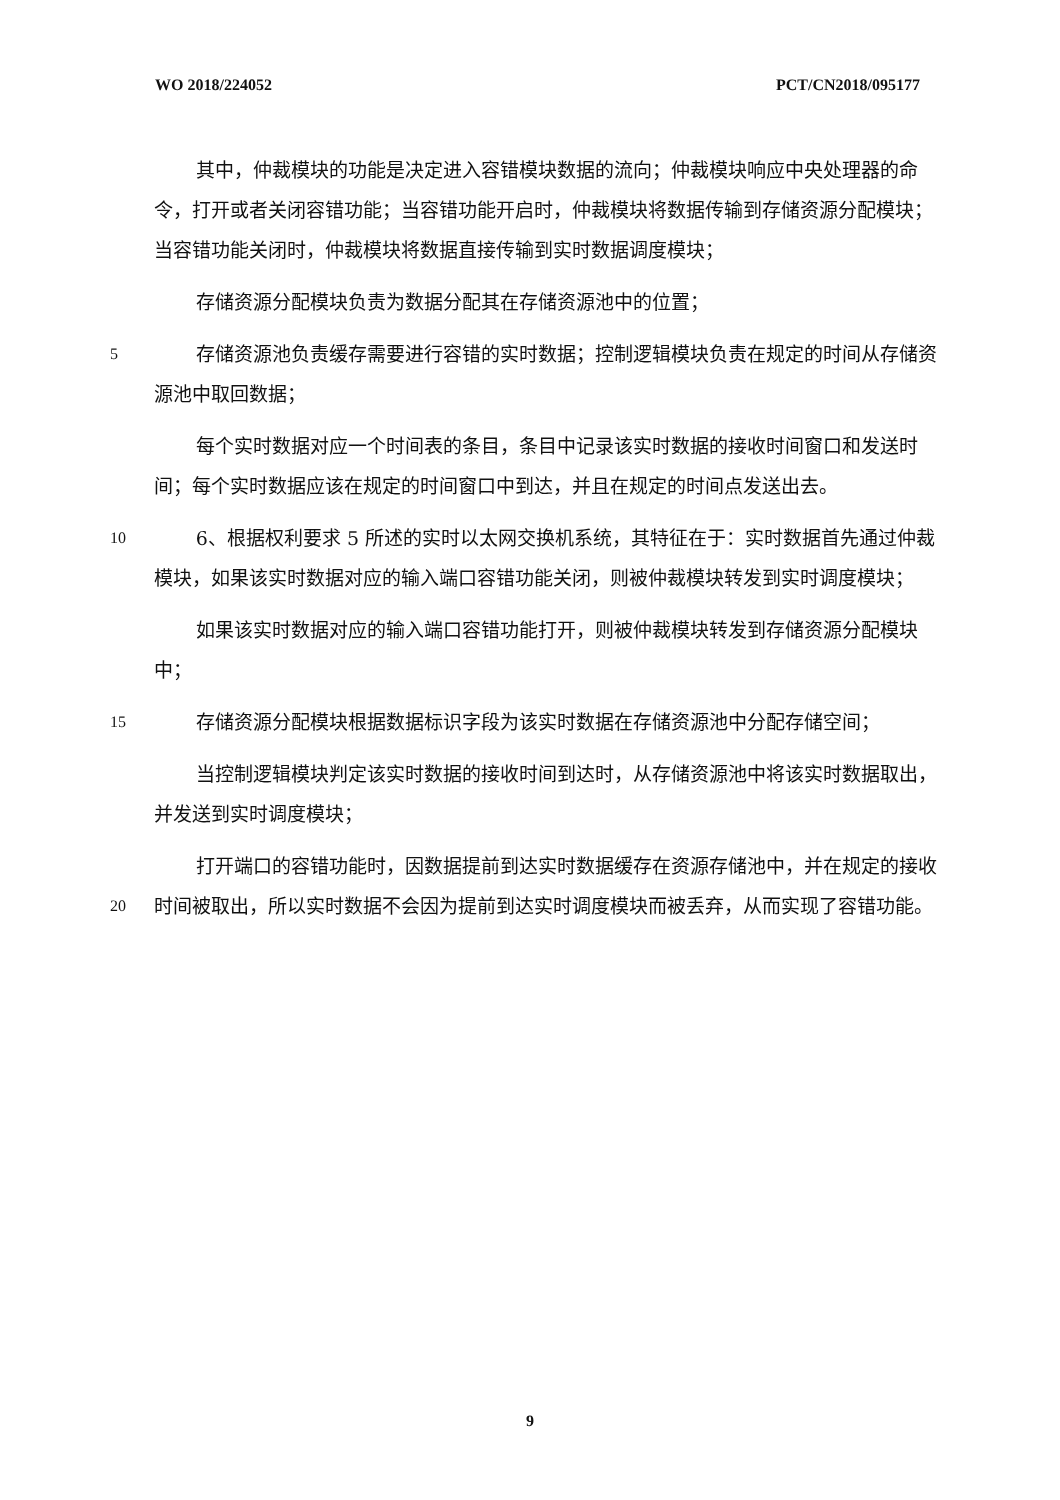WO 2018/224052 PCT/CN2018/095177
其中，仲裁模块的功能是决定进入容错模块数据的流向；仲裁模块响应中央处理器的命令，打开或者关闭容错功能；当容错功能开启时，仲裁模块将数据传输到存储资源分配模块；当容错功能关闭时，仲裁模块将数据直接传输到实时数据调度模块；
存储资源分配模块负责为数据分配其在存储资源池中的位置；
5
存储资源池负责缓存需要进行容错的实时数据；控制逻辑模块负责在规定的时间从存储资源池中取回数据；
每个实时数据对应一个时间表的条目，条目中记录该实时数据的接收时间窗口和发送时间；每个实时数据应该在规定的时间窗口中到达，并且在规定的时间点发送出去。
10
6、根据权利要求 5 所述的实时以太网交换机系统，其特征在于：实时数据首先通过仲裁模块，如果该实时数据对应的输入端口容错功能关闭，则被仲裁模块转发到实时调度模块；
如果该实时数据对应的输入端口容错功能打开，则被仲裁模块转发到存储资源分配模块中；
15
存储资源分配模块根据数据标识字段为该实时数据在存储资源池中分配存储空间；
当控制逻辑模块判定该实时数据的接收时间到达时，从存储资源池中将该实时数据取出，并发送到实时调度模块；
20
打开端口的容错功能时，因数据提前到达实时数据缓存在资源存储池中，并在规定的接收时间被取出，所以实时数据不会因为提前到达实时调度模块而被丢弃，从而实现了容错功能。
9